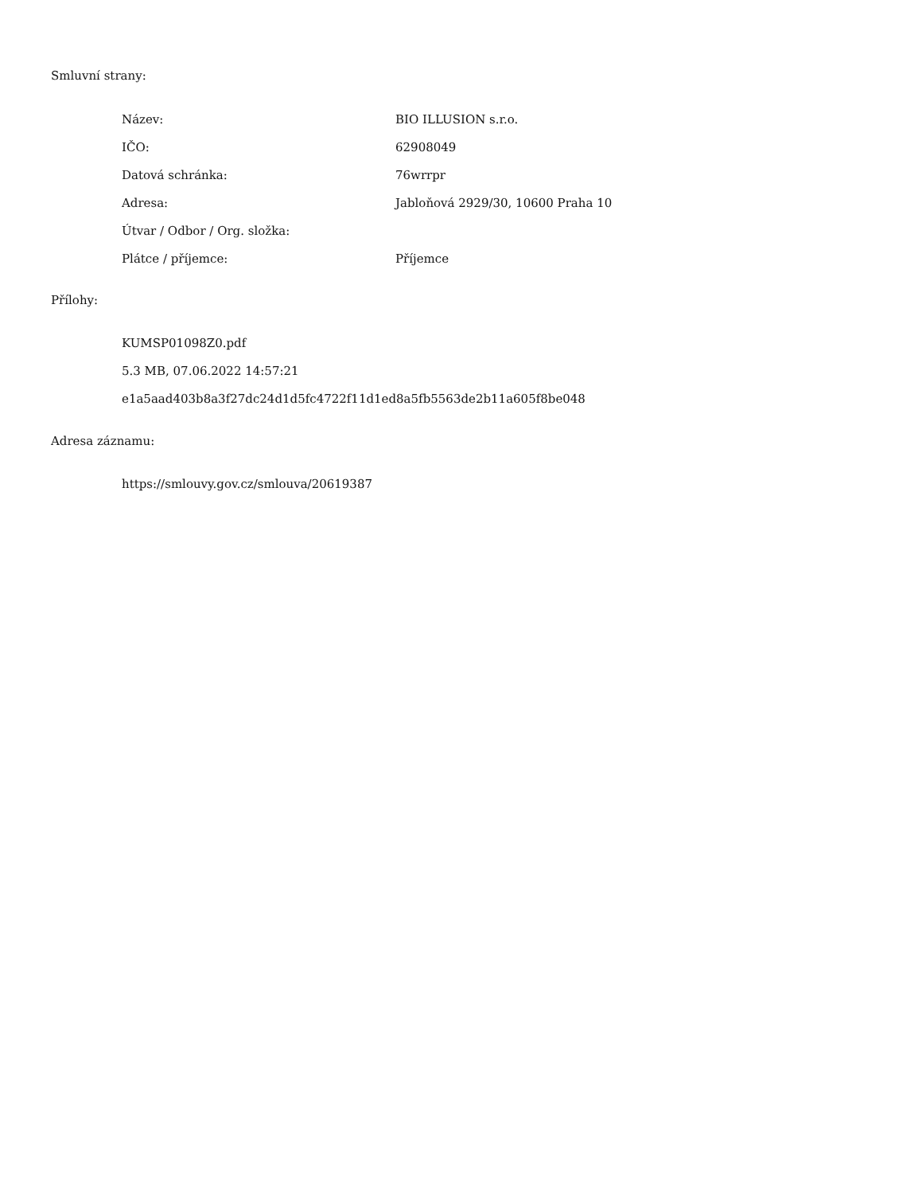Smluvní strany:
| Název: | BIO ILLUSION s.r.o. |
| IČO: | 62908049 |
| Datová schránka: | 76wrrpr |
| Adresa: | Jabloňová 2929/30, 10600 Praha 10 |
| Útvar / Odbor / Org. složka: | |
| Plátce / příjemce: | Příjemce |
Přílohy:
KUMSP01098Z0.pdf
5.3 MB, 07.06.2022 14:57:21
e1a5aad403b8a3f27dc24d1d5fc4722f11d1ed8a5fb5563de2b11a605f8be048
Adresa záznamu:
https://smlouvy.gov.cz/smlouva/20619387